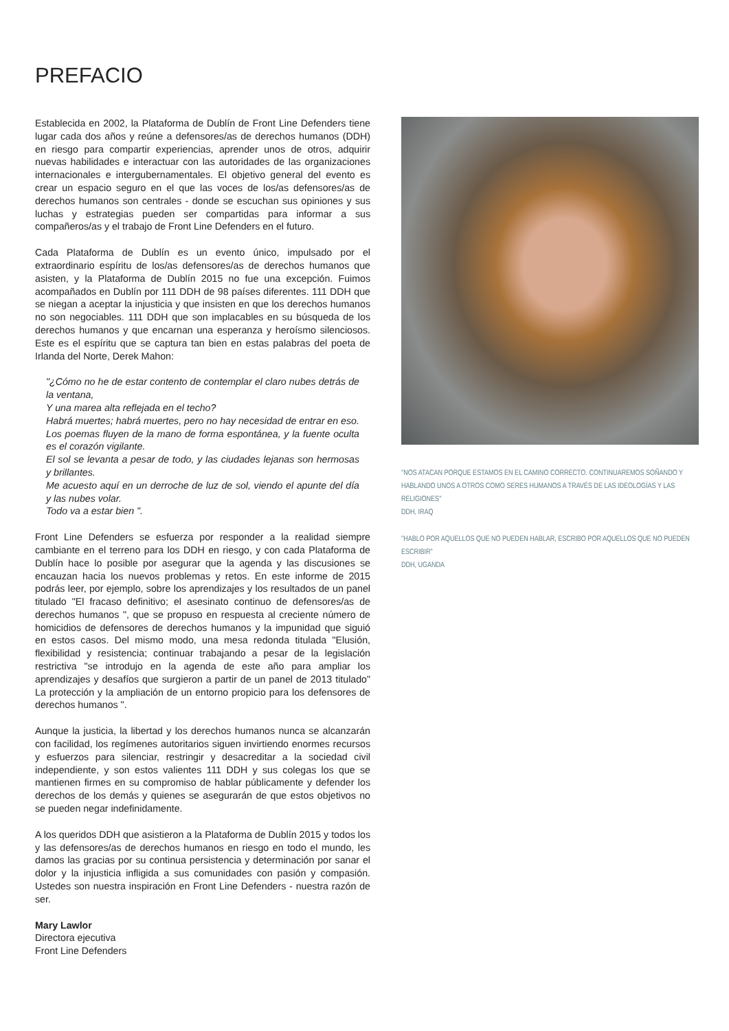PREFACIO
Establecida en 2002, la Plataforma de Dublín de Front Line Defenders tiene lugar cada dos años y reúne a defensores/as de derechos humanos (DDH) en riesgo para compartir experiencias, aprender unos de otros, adquirir nuevas habilidades e interactuar con las autoridades de las organizaciones internacionales e intergubernamentales. El objetivo general del evento es crear un espacio seguro en el que las voces de los/as defensores/as de derechos humanos son centrales - donde se escuchan sus opiniones y sus luchas y estrategias pueden ser compartidas para informar a sus compañeros/as y el trabajo de Front Line Defenders en el futuro.
Cada Plataforma de Dublín es un evento único, impulsado por el extraordinario espíritu de los/as defensores/as de derechos humanos que asisten, y la Plataforma de Dublín 2015 no fue una excepción. Fuimos acompañados en Dublín por 111 DDH de 98 países diferentes. 111 DDH que se niegan a aceptar la injusticia y que insisten en que los derechos humanos no son negociables. 111 DDH que son implacables en su búsqueda de los derechos humanos y que encarnan una esperanza y heroísmo silenciosos. Este es el espíritu que se captura tan bien en estas palabras del poeta de Irlanda del Norte, Derek Mahon:
"¿Cómo no he de estar contento de contemplar el claro nubes detrás de la ventana,
Y una marea alta reflejada en el techo?
Habrá muertes; habrá muertes, pero no hay necesidad de entrar en eso.
Los poemas fluyen de la mano de forma espontánea, y la fuente oculta es el corazón vigilante.
El sol se levanta a pesar de todo, y las ciudades lejanas son hermosas y brillantes.
Me acuesto aquí en un derroche de luz de sol, viendo el apunte del día y las nubes volar.
Todo va a estar bien ".
Front Line Defenders se esfuerza por responder a la realidad siempre cambiante en el terreno para los DDH en riesgo, y con cada Plataforma de Dublín hace lo posible por asegurar que la agenda y las discusiones se encauzan hacia los nuevos problemas y retos. En este informe de 2015 podrás leer, por ejemplo, sobre los aprendizajes y los resultados de un panel titulado "El fracaso definitivo; el asesinato continuo de defensores/as de derechos humanos ", que se propuso en respuesta al creciente número de homicidios de defensores de derechos humanos y la impunidad que siguió en estos casos. Del mismo modo, una mesa redonda titulada "Elusión, flexibilidad y resistencia; continuar trabajando a pesar de la legislación restrictiva "se introdujo en la agenda de este año para ampliar los aprendizajes y desafíos que surgieron a partir de un panel de 2013 titulado" La protección y la ampliación de un entorno propicio para los defensores de derechos humanos ".
Aunque la justicia, la libertad y los derechos humanos nunca se alcanzarán con facilidad, los regímenes autoritarios siguen invirtiendo enormes recursos y esfuerzos para silenciar, restringir y desacreditar a la sociedad civil independiente, y son estos valientes 111 DDH y sus colegas los que se mantienen firmes en su compromiso de hablar públicamente y defender los derechos de los demás y quienes se asegurarán de que estos objetivos no se pueden negar indefinidamente.
A los queridos DDH que asistieron a la Plataforma de Dublín 2015 y todos los y las defensores/as de derechos humanos en riesgo en todo el mundo, les damos las gracias por su continua persistencia y determinación por sanar el dolor y la injusticia infligida a sus comunidades con pasión y compasión. Ustedes son nuestra inspiración en Front Line Defenders - nuestra razón de ser.
Mary Lawlor
Directora ejecutiva
Front Line Defenders
"NOS ATACAN PORQUE ESTAMOS EN EL CAMINO CORRECTO. CONTINUAREMOS SOÑANDO Y HABLANDO UNOS A OTROS COMO SERES HUMANOS A TRAVÉS DE LAS IDEOLOGÍAS Y LAS RELIGIONES"
DDH, IRAQ
"HABLO POR AQUELLOS QUE NO PUEDEN HABLAR, ESCRIBO POR AQUELLOS QUE NO PUEDEN ESCRIBIR"
DDH, UGANDA